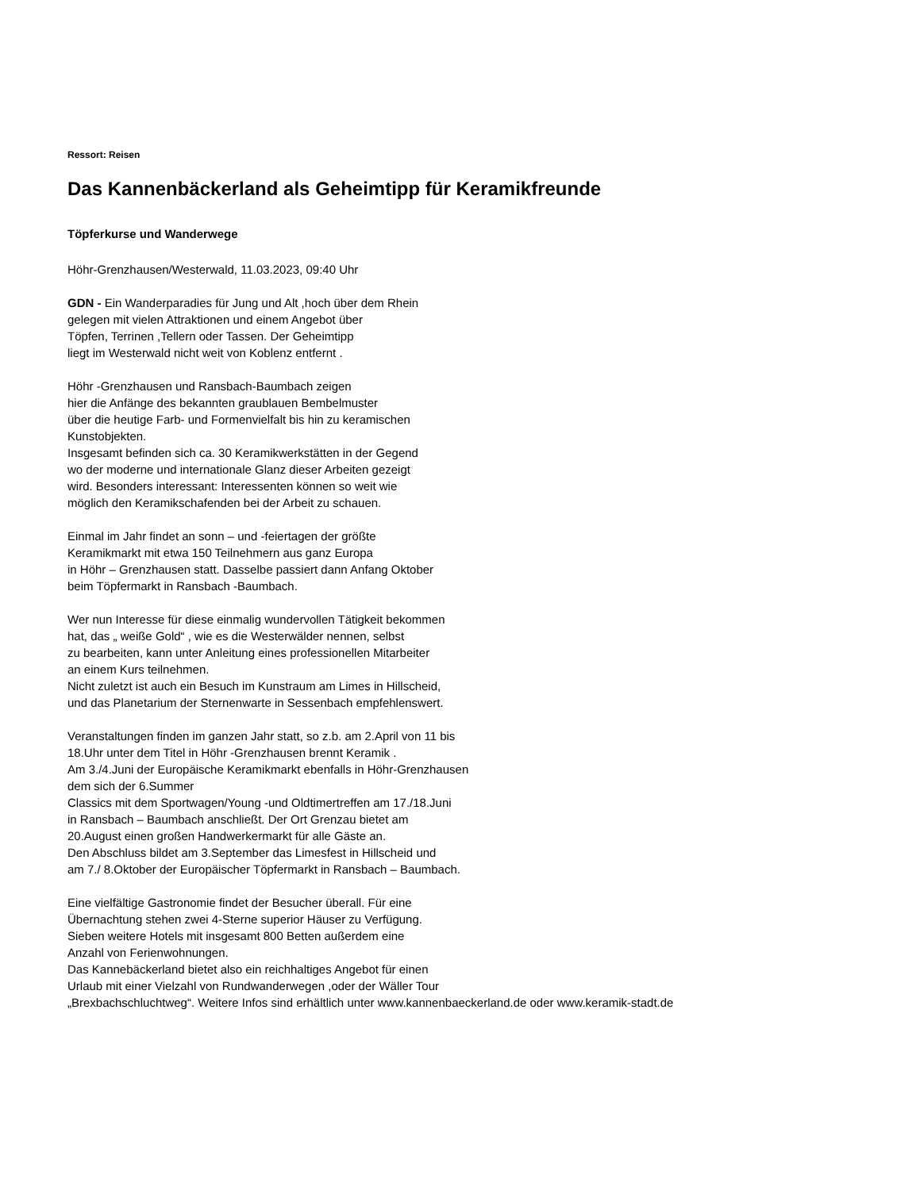Ressort: Reisen
Das Kannenbäckerland als Geheimtipp für Keramikfreunde
Töpferkurse und Wanderwege
Höhr-Grenzhausen/Westerwald, 11.03.2023, 09:40 Uhr
GDN - Ein Wanderparadies für Jung und Alt ,hoch über dem Rhein
gelegen mit vielen Attraktionen und einem Angebot über
Töpfen, Terrinen ,Tellern oder Tassen. Der Geheimtipp
liegt im Westerwald nicht weit von Koblenz entfernt .
Höhr -Grenzhausen und Ransbach-Baumbach zeigen
hier die Anfänge des bekannten graublauen Bembelmuster
über die heutige Farb- und Formenvielfalt bis hin zu keramischen
Kunstobjekten.
Insgesamt befinden sich ca. 30 Keramikwerkstätten in der Gegend
wo der moderne und internationale Glanz dieser Arbeiten gezeigt
wird. Besonders interessant: Interessenten können so weit wie
möglich den Keramikschafenden bei der Arbeit zu schauen.
Einmal im Jahr findet an sonn – und -feiertagen der größte
Keramikmarkt mit etwa 150 Teilnehmern aus ganz Europa
in Höhr – Grenzhausen statt. Dasselbe passiert dann Anfang Oktober
beim Töpfermarkt in Ransbach -Baumbach.
Wer nun Interesse für diese einmalig wundervollen Tätigkeit bekommen
hat, das „ weiße Gold“ , wie es die Westerwälder nennen, selbst
zu bearbeiten, kann unter Anleitung eines professionellen Mitarbeiter
an einem Kurs teilnehmen.
Nicht zuletzt ist auch ein Besuch im Kunstraum am Limes in Hillscheid,
und das Planetarium der Sternenwarte in Sessenbach empfehlenswert.
Veranstaltungen finden im ganzen Jahr statt, so z.b. am 2.April von 11 bis
18.Uhr unter dem Titel in Höhr -Grenzhausen brennt Keramik .
Am 3./4.Juni der Europäische Keramikmarkt ebenfalls in Höhr-Grenzhausen
dem sich der 6.Summer
Classics mit dem Sportwagen/Young -und Oldtimertreffen am 17./18.Juni
in Ransbach – Baumbach anschließt. Der Ort Grenzau bietet am
20.August einen großen Handwerkermarkt für alle Gäste an.
Den Abschluss bildet am 3.September das Limesfest in Hillscheid und
am 7./ 8.Oktober der Europäischer Töpfermarkt in Ransbach – Baumbach.
Eine vielfältige Gastronomie findet der Besucher überall. Für eine
Übernachtung stehen zwei 4-Sterne superior Häuser zu Verfügung.
Sieben weitere Hotels mit insgesamt 800 Betten außerdem eine
Anzahl von Ferienwohnungen.
Das Kannebäckerland bietet also ein reichhaltiges Angebot für einen
Urlaub mit einer Vielzahl von Rundwanderwegen ,oder der Wäller Tour
„Brexbachschluchtweg“. Weitere Infos sind erhältlich unter www.kannenbaeckerland.de oder www.keramik-stadt.de